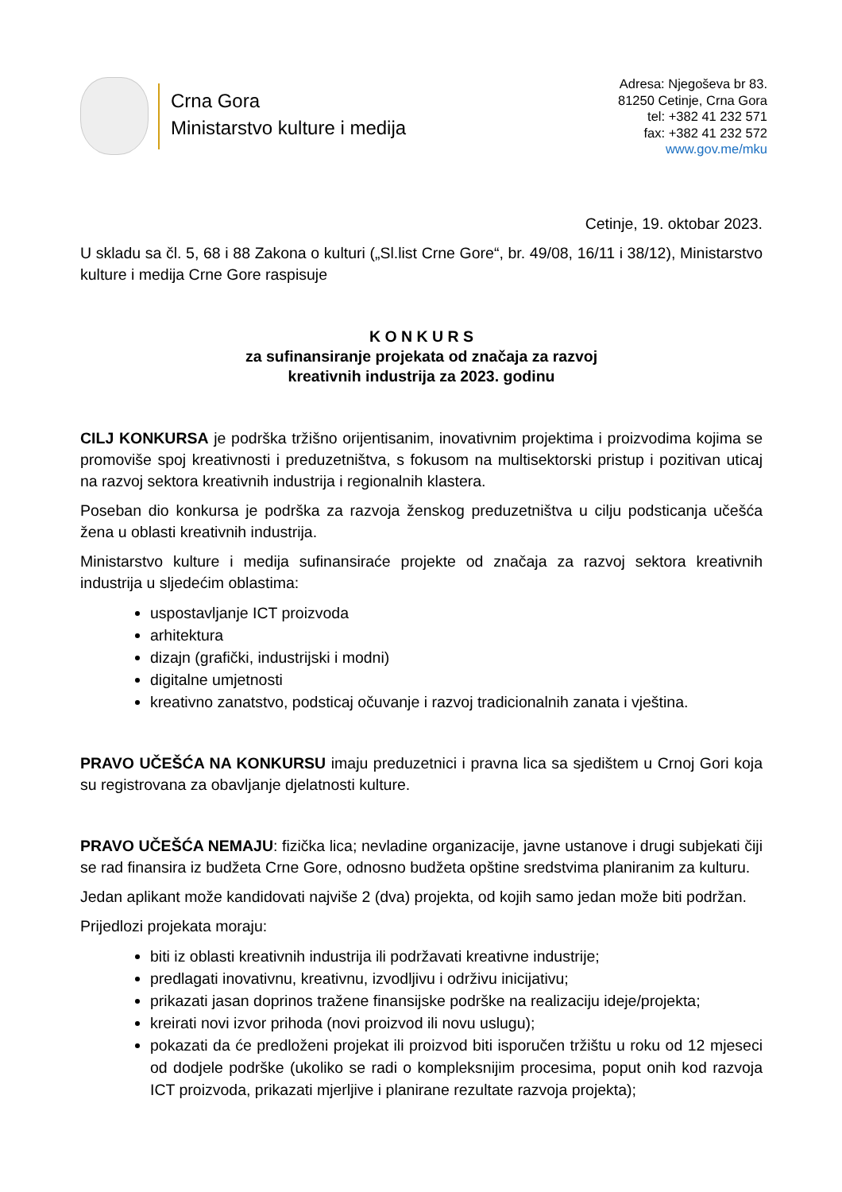Crna Gora
Ministarstvo kulture i medija
Adresa: Njegoševa br 83.
81250 Cetinje, Crna Gora
tel: +382 41 232 571
fax: +382 41 232 572
www.gov.me/mku
Cetinje, 19. oktobar 2023.
U skladu sa čl. 5, 68 i 88 Zakona o kulturi („Sl.list Crne Gore“, br. 49/08, 16/11 i 38/12), Ministarstvo kulture i medija Crne Gore raspisuje
K O N K U R S
za sufinansiranje projekata od značaja za razvoj
kreativnih industrija za 2023. godinu
CILJ KONKURSA je podrška tržišno orijentisanim, inovativnim projektima i proizvodima kojima se promoviše spoj kreativnosti i preduzetništva, s fokusom na multisektorski pristup i pozitivan uticaj na razvoj sektora kreativnih industrija i regionalnih klastera.
Poseban dio konkursa je podrška za razvoja ženskog preduzetništva u cilju podsticanja učešća žena u oblasti kreativnih industrija.
Ministarstvo kulture i medija sufinansiraće projekte od značaja za razvoj sektora kreativnih industrija u sljedećim oblastima:
uspostavljanje ICT proizvoda
arhitektura
dizajn (grafički, industrijski i modni)
digitalne umjetnosti
kreativno zanatstvo, podsticaj očuvanje i razvoj tradicionalnih zanata i vještina.
PRAVO UČEŠĆA NA KONKURSU imaju preduzetnici i pravna lica sa sjedištem u Crnoj Gori koja su registrovana za obavljanje djelatnosti kulture.
PRAVO UČEŠĆA NEMAJU: fizička lica; nevladine organizacije, javne ustanove i drugi subjekati čiji se rad finansira iz budžeta Crne Gore, odnosno budžeta opštine sredstvima planiranim za kulturu.
Jedan aplikant može kandidovati najviše 2 (dva) projekta, od kojih samo jedan može biti podržan.
Prijedlozi projekata moraju:
biti iz oblasti kreativnih industrija ili podržavati kreativne industrije;
predlagati inovativnu, kreativnu, izvodljivu i održivu inicijativu;
prikazati jasan doprinos tražene finansijske podrške na realizaciju ideje/projekta;
kreirati novi izvor prihoda (novi proizvod ili novu uslugu);
pokazati da će predloženi projekat ili proizvod biti isporučen tržištu u roku od 12 mjeseci od dodjele podrške (ukoliko se radi o kompleksnijim procesima, poput onih kod razvoja ICT proizvoda, prikazati mjerljive i planirane rezultate razvoja projekta);